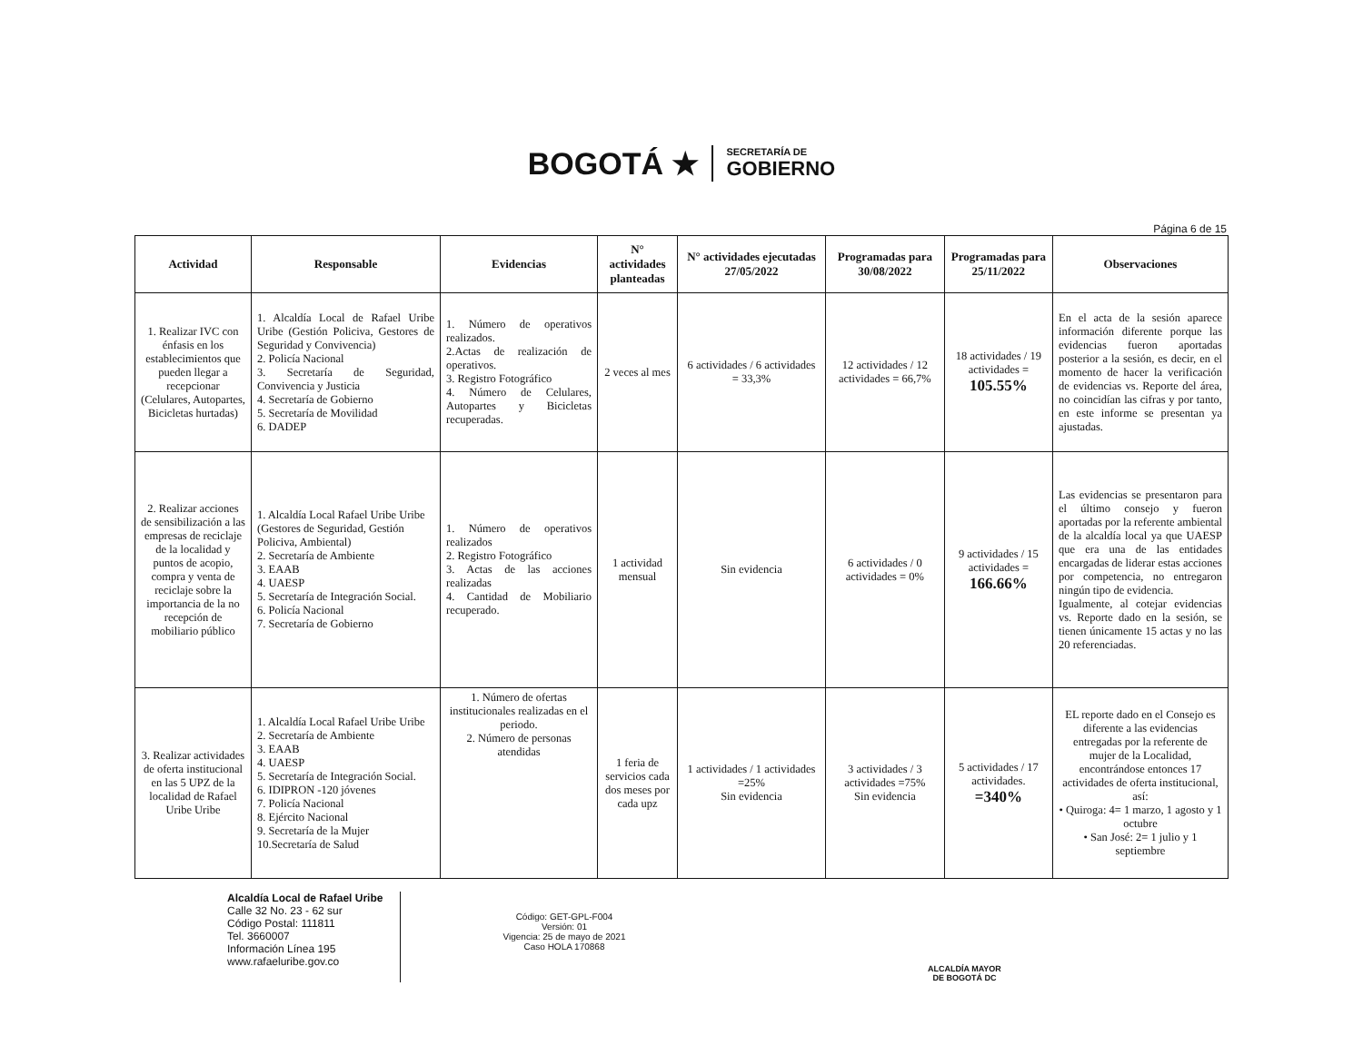BOGOTÁ ★
SECRETARÍA DE
GOBIERNO
Página 6 de 15
| Actividad | Responsable | Evidencias | N° actividades planteadas | N° actividades ejecutadas 27/05/2022 | Programadas para 30/08/2022 | Programadas para 25/11/2022 | Observaciones |
| --- | --- | --- | --- | --- | --- | --- | --- |
| 1. Realizar IVC con énfasis en los establecimientos que pueden llegar a recepcionar (Celulares, Autopartes, Bicicletas hurtadas) | 1. Alcaldía Local de Rafael Uribe Uribe (Gestión Policiva, Gestores de Seguridad y Convivencia) 2. Policía Nacional 3. Secretaría de Seguridad, Convivencia y Justicia 4. Secretaría de Gobierno 5. Secretaría de Movilidad 6. DADEP | 1. Número de operativos realizados. 2.Actas de realización de operativos. 3. Registro Fotográfico 4. Número de Celulares, Autopartes y Bicicletas recuperadas. | 2 veces al mes | 6 actividades / 6 actividades = 33,3% | 12 actividades / 12 actividades = 66,7% | 18 actividades / 19 actividades = 105.55% | En el acta de la sesión aparece información diferente porque las evidencias fueron aportadas posterior a la sesión, es decir, en el momento de hacer la verificación de evidencias vs. Reporte del área, no coincidían las cifras y por tanto, en este informe se presentan ya ajustadas. |
| 2. Realizar acciones de sensibilización a las empresas de reciclaje de la localidad y puntos de acopio, compra y venta de reciclaje sobre la importancia de la no recepción de mobiliario público | 1. Alcaldía Local Rafael Uribe Uribe (Gestores de Seguridad, Gestión Policiva, Ambiental) 2. Secretaría de Ambiente 3. EAAB 4. UAESP 5. Secretaría de Integración Social. 6. Policía Nacional 7. Secretaría de Gobierno | 1. Número de operativos realizados 2. Registro Fotográfico 3. Actas de las acciones realizadas 4. Cantidad de Mobiliario recuperado. | 1 actividad mensual | Sin evidencia | 6 actividades / 0 actividades = 0% | 9 actividades / 15 actividades = 166.66% | Las evidencias se presentaron para el último consejo y fueron aportadas por la referente ambiental de la alcaldía local ya que UAESP que era una de las entidades encargadas de liderar estas acciones por competencia, no entregaron ningún tipo de evidencia. Igualmente, al cotejar evidencias vs. Reporte dado en la sesión, se tienen únicamente 15 actas y no las 20 referenciadas. |
| 3. Realizar actividades de oferta institucional en las 5 UPZ de la localidad de Rafael Uribe Uribe | 1. Alcaldía Local Rafael Uribe Uribe 2. Secretaría de Ambiente 3. EAAB 4. UAESP 5. Secretaría de Integración Social. 6. IDIPRON -120 jóvenes 7. Policía Nacional 8. Ejército Nacional 9. Secretaría de la Mujer 10.Secretaría de Salud | 1. Número de ofertas institucionales realizadas en el periodo. 2. Número de personas atendidas | 1 feria de servicios cada dos meses por cada upz | 1 actividades / 1 actividades =25% Sin evidencia | 3 actividades / 3 actividades =75% Sin evidencia | 5 actividades / 17 actividades. =340% | EL reporte dado en el Consejo es diferente a las evidencias entregadas por la referente de mujer de la Localidad, encontrándose entonces 17 actividades de oferta institucional, así: • Quiroga: 4= 1 marzo, 1 agosto y 1 octubre • San José: 2= 1 julio y 1 septiembre |
Alcaldía Local de Rafael Uribe
Calle 32 No. 23 - 62 sur
Código Postal: 111811
Tel. 3660007
Información Línea 195
www.rafaeluribe.gov.co
Código: GET-GPL-F004
Versión: 01
Vigencia: 25 de mayo de 2021
Caso HOLA 170868
ALCALDÍA MAYOR
DE BOGOTÁ DC